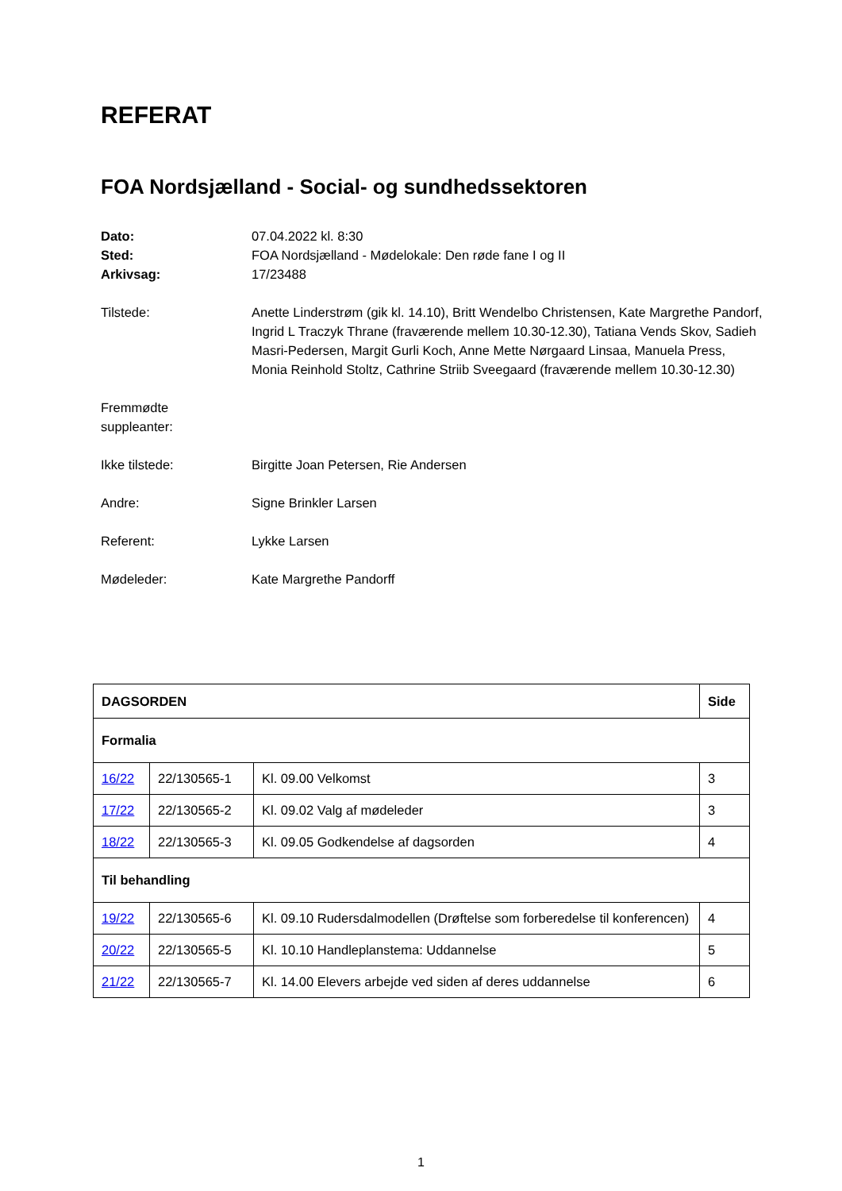REFERAT
FOA Nordsjælland - Social- og sundhedssektoren
Dato:
07.04.2022 kl. 8:30
Sted:
FOA Nordsjælland - Mødelokale: Den røde fane I og II
Arkivsag:
17/23488
Tilstede:
Anette Linderstrøm (gik kl. 14.10), Britt Wendelbo Christensen, Kate Margrethe Pandorf, Ingrid L Traczyk Thrane (fraværende mellem 10.30-12.30), Tatiana Vends Skov, Sadieh Masri-Pedersen, Margit Gurli Koch, Anne Mette Nørgaard Linsaa, Manuela Press, Monia Reinhold Stoltz, Cathrine Striib Sveegaard (fraværende mellem 10.30-12.30)
Fremmødte
suppleanter:
Ikke tilstede:
Birgitte Joan Petersen, Rie Andersen
Andre:
Signe Brinkler Larsen
Referent:
Lykke Larsen
Mødeleder:
Kate Margrethe Pandorff
| DAGSORDEN | | | Side |
| --- | --- | --- | --- |
| Formalia | | | |
| 16/22 | 22/130565-1 | Kl. 09.00 Velkomst | 3 |
| 17/22 | 22/130565-2 | Kl. 09.02 Valg af mødeleder | 3 |
| 18/22 | 22/130565-3 | Kl. 09.05 Godkendelse af dagsorden | 4 |
| Til behandling | | | |
| 19/22 | 22/130565-6 | Kl. 09.10 Rudersdalmodellen (Drøftelse som forberedelse til konferencen) | 4 |
| 20/22 | 22/130565-5 | Kl. 10.10 Handleplanstema: Uddannelse | 5 |
| 21/22 | 22/130565-7 | Kl. 14.00 Elevers arbejde ved siden af deres uddannelse | 6 |
1